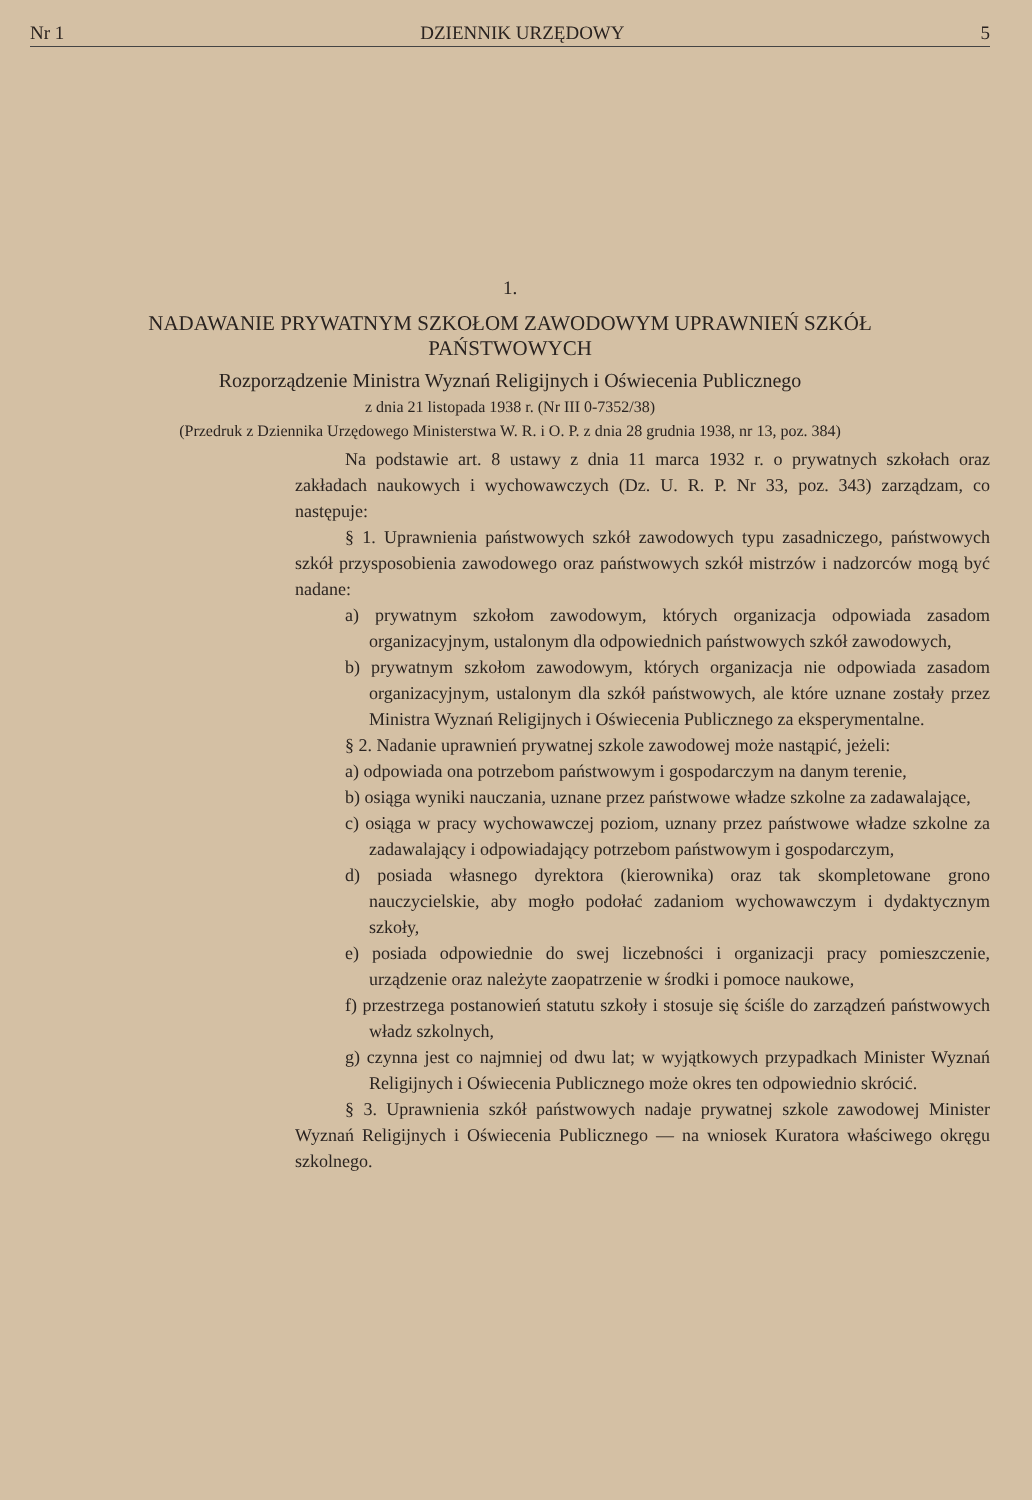Nr 1 DZIENNIK URZĘDOWY 5
1.
NADAWANIE PRYWATNYM SZKOŁOM ZAWODOWYM UPRAWNIEŃ SZKÓŁ PAŃSTWOWYCH
Rozporządzenie Ministra Wyznań Religijnych i Oświecenia Publicznego
z dnia 21 listopada 1938 r. (Nr III 0-7352/38)
(Przedruk z Dziennika Urzędowego Ministerstwa W. R. i O. P. z dnia 28 grudnia 1938, nr 13, poz. 384)
Na podstawie art. 8 ustawy z dnia 11 marca 1932 r. o prywatnych szkołach oraz zakładach naukowych i wychowawczych (Dz. U. R. P. Nr 33, poz. 343) zarządzam, co następuje:
§ 1. Uprawnienia państwowych szkół zawodowych typu zasadniczego, państwowych szkół przysposobienia zawodowego oraz państwowych szkół mistrzów i nadzorców mogą być nadane:
a) prywatnym szkołom zawodowym, których organizacja odpowiada zasadom organizacyjnym, ustalonym dla odpowiednich państwowych szkół zawodowych,
b) prywatnym szkołom zawodowym, których organizacja nie odpowiada zasadom organizacyjnym, ustalonym dla szkół państwowych, ale które uznane zostały przez Ministra Wyznań Religijnych i Oświecenia Publicznego za eksperymentalne.
§ 2. Nadanie uprawnień prywatnej szkole zawodowej może nastąpić, jeżeli:
a) odpowiada ona potrzebom państwowym i gospodarczym na danym terenie,
b) osiąga wyniki nauczania, uznane przez państwowe władze szkolne za zadawalające,
c) osiąga w pracy wychowawczej poziom, uznany przez państwowe władze szkolne za zadawalający i odpowiadający potrzebom państwowym i gospodarczym,
d) posiada własnego dyrektora (kierownika) oraz tak skompletowane grono nauczycielskie, aby mogło podołać zadaniom wychowawczym i dydaktycznym szkoły,
e) posiada odpowiednie do swej liczebności i organizacji pracy pomieszczenie, urządzenie oraz należyte zaopatrzenie w środki i pomoce naukowe,
f) przestrzega postanowień statutu szkoły i stosuje się ściśle do zarządzeń państwowych władz szkolnych,
g) czynna jest co najmniej od dwu lat; w wyjątkowych przypadkach Minister Wyznań Religijnych i Oświecenia Publicznego może okres ten odpowiednio skrócić.
§ 3. Uprawnienia szkół państwowych nadaje prywatnej szkole zawodowej Minister Wyznań Religijnych i Oświecenia Publicznego — na wniosek Kuratora właściwego okręgu szkolnego.